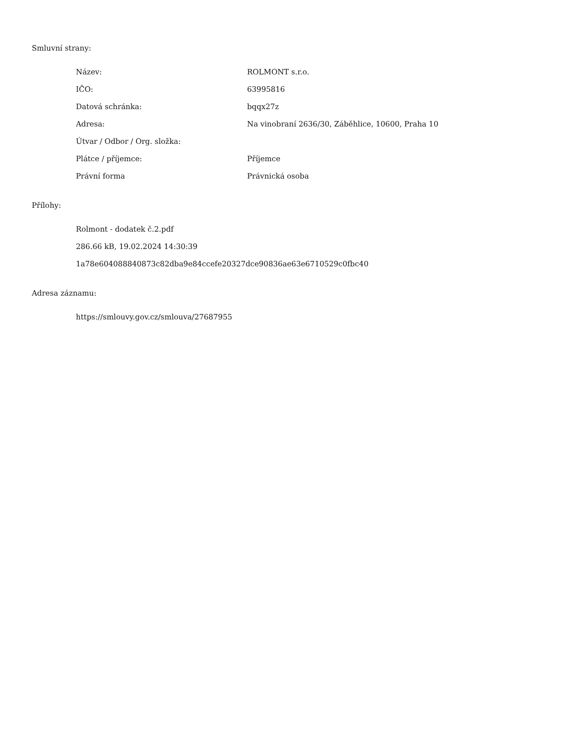Smluvní strany:
| Název: | ROLMONT s.r.o. |
| IČO: | 63995816 |
| Datová schránka: | bqqx27z |
| Adresa: | Na vinobraní 2636/30, Záběhlice, 10600, Praha 10 |
| Útvar / Odbor / Org. složka: | |
| Plátce / příjemce: | Příjemce |
| Právní forma | Právnická osoba |
Přílohy:
Rolmont - dodatek č.2.pdf
286.66 kB, 19.02.2024 14:30:39
1a78e604088840873c82dba9e84ccefe20327dce90836ae63e6710529c0fbc40
Adresa záznamu:
https://smlouvy.gov.cz/smlouva/27687955